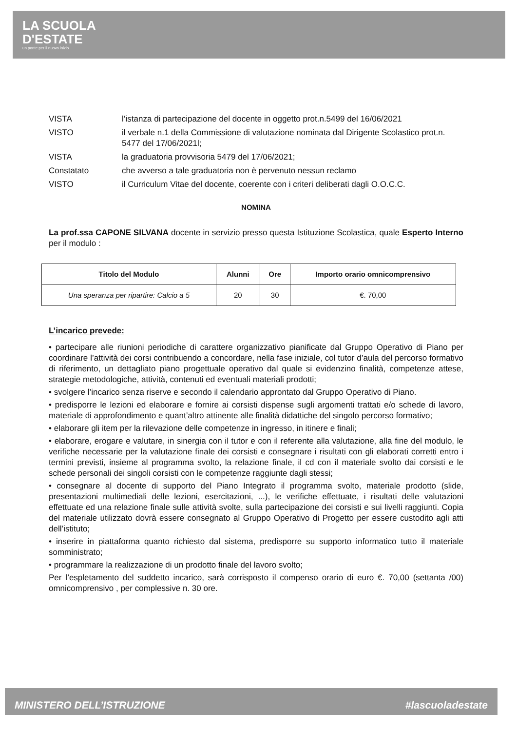LA SCUOLA
D'ESTATE
un ponte per il nuovo inizio
| VISTA | l’istanza di partecipazione del docente in oggetto prot.n.5499 del 16/06/2021 |
| VISTO | il verbale n.1 della Commissione di valutazione nominata dal Dirigente Scolastico prot.n. 5477 del 17/06/2021l; |
| VISTA | la graduatoria provvisoria 5479 del 17/06/2021; |
| Constatato | che avverso a tale graduatoria non è pervenuto nessun reclamo |
| VISTO | il Curriculum Vitae del docente, coerente con i criteri deliberati dagli O.O.C.C. |
NOMINA
La prof.ssa CAPONE SILVANA docente in servizio presso questa Istituzione Scolastica, quale Esperto Interno per il modulo :
| Titolo del Modulo | Alunni | Ore | Importo orario omnicomprensivo |
| --- | --- | --- | --- |
| Una speranza per ripartire: Calcio a 5 | 20 | 30 | €. 70,00 |
L’incarico prevede:
• partecipare alle riunioni periodiche di carattere organizzativo pianificate dal Gruppo Operativo di Piano per coordinare l’attività dei corsi contribuendo a concordare, nella fase iniziale, col tutor d’aula del percorso formativo di riferimento, un dettagliato piano progettuale operativo dal quale si evidenzino finalità, competenze attese, strategie metodologiche, attività, contenuti ed eventuali materiali prodotti;
• svolgere l’incarico senza riserve e secondo il calendario approntato dal Gruppo Operativo di Piano.
• predisporre le lezioni ed elaborare e fornire ai corsisti dispense sugli argomenti trattati e/o schede di lavoro, materiale di approfondimento e quant’altro attinente alle finalità didattiche del singolo percorso formativo;
• elaborare gli item per la rilevazione delle competenze in ingresso, in itinere e finali;
• elaborare, erogare e valutare, in sinergia con il tutor e con il referente alla valutazione, alla fine del modulo, le verifiche necessarie per la valutazione finale dei corsisti e consegnare i risultati con gli elaborati corretti entro i termini previsti, insieme al programma svolto, la relazione finale, il cd con il materiale svolto dai corsisti e le schede personali dei singoli corsisti con le competenze raggiunte dagli stessi;
• consegnare al docente di supporto del Piano Integrato il programma svolto, materiale prodotto (slide, presentazioni multimediali delle lezioni, esercitazioni, ...), le verifiche effettuate, i risultati delle valutazioni effettuate ed una relazione finale sulle attività svolte, sulla partecipazione dei corsisti e sui livelli raggiunti. Copia del materiale utilizzato dovrà essere consegnato al Gruppo Operativo di Progetto per essere custodito agli atti dell’istituto;
• inserire in piattaforma quanto richiesto dal sistema, predisporre su supporto informatico tutto il materiale somministrato;
• programmare la realizzazione di un prodotto finale del lavoro svolto;
Per l’espletamento del suddetto incarico, sarà corrisposto il compenso orario di euro €. 70,00 (settanta /00) omnicomprensivo , per complessive n. 30 ore.
MINISTERO DELL’ISTRUZIONE #lascuoladestate